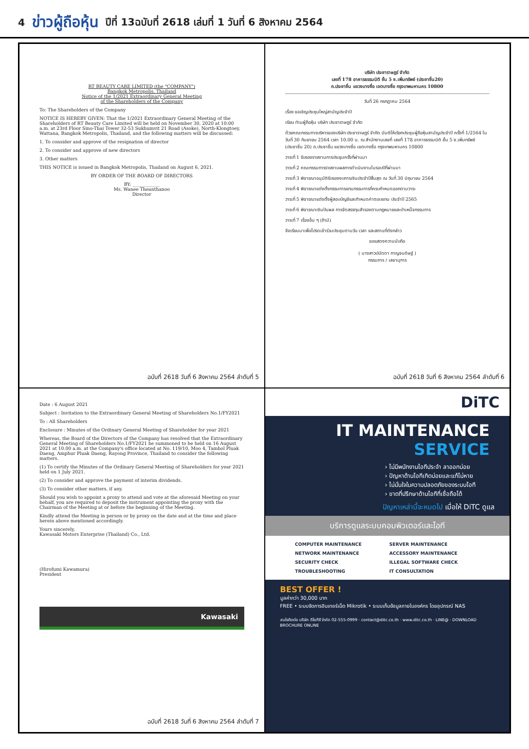4 ข่าวผู้ถือหุ้น ปีที่ 13ฉบับที่ 2618 เล่มที่ 1 วันที่ 6 สิงหาคม 2564
RT BEAUTY CARE LIMITED (the "COMPANY")
Bangkok Metropolis, Thailand
Notice of the 1/2021 Extraordinary General Meeting
of the Shareholders of the Company
To: The Shareholders of the Company
NOTICE IS HEREBY GIVEN: That the 1/2021 Extraordinary General Meeting of the Shareholders of RT Beauty Care Limited will be held on November 30, 2020 at 10:00 a.m. at 23rd Floor Sino-Thai Tower 32-53 Sukhumvit 21 Road (Asoke), North-Klongtoey, Wattana, Bangkok Metropolis, Thailand, and the following matters will be discussed:
1. To consider and approve of the resignation of director
2. To consider and approve of new directors
3. Other matters
THIS NOTICE is issued in Bangkok Metropolis, Thailand on August 6, 2021.
BY ORDER OF THE BOARD OF DIRECTORS
BY: ____________
Ms. Wanee Theanthanoo
Director
ฉบับที่ 2618 วันที่ 6 สิงหาคม 2564 ลำดับที่ 5
บริษัท ประชาราษฎร์ จำกัด
เลขที่ 178 อาคารธรรมนิติ ชั้น 5 ซ.เพิ่มทรัพย์ (ประชาชื่น20)
ถ.ประชาชื่น แขวงบางซื่อ เขตบางซื่อ กรุงเทพมหานคร 10800
วันที่ 26 กรกฎาคม 2564
เรื่อง ขอเชิญประชุมใหญ่สามัญประจำปี
เรียน ท่านผู้ถือหุ้น บริษัท ประชาราษฎร์ จำกัด
ด้วยคณะกรรมการบริหารของบริษัท ประชาราษฎร์ จำกัด มีมติให้เรียกประชุมผู้ถือหุ้นสามัญประจำปี ครั้งที่ 1/2564 ในวันที่ 30 กันยายน 2564 เวลา 10.00 น. ณ สำนักงานเลขที่ เลขที่ 178 อาคารธรรมนิติ ชั้น 5 ซ.เพิ่มทรัพย์ (ประชาชื่น 20) ถ.ประชาชื่น แขวงบางซื่อ เขตบางซื่อ กรุงเทพมหานคร 10800
วาระที่ 1 รับรองรายงานการประชุมครั้งที่ผ่านมา
วาระที่ 2 คณะกรรมการรายงานผลการดำเนินงานในรอบปีที่ผ่านมา
วาระที่ 3 พิจารณาอนุมัติรับรองงบการเงินประจำปีสิ้นสุด ณ วันที่ 30 มิถุนายน 2564
วาระที่ 4 พิจารณาแต่งตั้งกรรมการแทนกรรมการที่ครบกำหนดออกตามวาระ
วาระที่ 5 พิจารณาแต่งตั้งผู้สอบบัญชีและกำหนดค่าตอบแทน ประจำปี 2565
วาระที่ 6 พิจารณาเงินปันผล การจัดสรรทุนสำรองตามกฎหมายและบำเหน็จกรรมการ
วาระที่ 7 เรื่องอื่น ๆ (ถ้ามี)
จึงเรียนมาเพื่อโปรดเข้าร่วมประชุมตามวัน เวลา และสถานที่ดังกล่าว
ขอแสดงความนับถือ
( นางสาวปนัดดา กาญจนดิษฐ์ )
กรรมการ / เลขานุการ
ฉบับที่ 2618 วันที่ 6 สิงหาคม 2564 ลำดับที่ 6
Date : 6 August 2021
Subject : Invitation to the Extraordinary General Meeting of Shareholders No.1/FY2021
To : All Shareholders
Enclosure : Minutes of the Ordinary General Meeting of Shareholder for year 2021
Whereas, the Board of the Directors of the Company has resolved that the Extraordinary General Meeting of Shareholders No.1/FY2021 be summoned to be held on 16 August 2021 at 10.00 a.m. at the Company's office located at No. 119/10, Moo 4, Tambol Pluak Daeng, Amphur Pluak Daeng, Rayong Province, Thailand to consider the following matters.
(1) To certify the Minutes of the Ordinary General Meeting of Shareholders for year 2021 held on 1 July 2021.
(2) To consider and approve the payment of interim dividends.
(3) To consider other matters, if any.
Should you wish to appoint a proxy to attend and vote at the aforesaid Meeting on your behalf, you are required to deposit the instrument appointing the proxy with the Chairman of the Meeting at or before the beginning of the Meeting.
Kindly attend the Meeting in person or by proxy on the date and at the time and place herein above mentioned accordingly.
Yours sincerely,
Kawasaki Motors Enterprise (Thailand) Co., Ltd.
(Hirofumi Kawamura)
President
Kawasaki
ฉบับที่ 2618 วันที่ 6 สิงหาคม 2564 ลำดับที่ 7
DiTC
IT MAINTENANCE
SERVICE
› ไม่มีพนักงานไอทีประจำ ลาออกบ่อย
› ปัญหาด้านไอทีเกิดบ่อยและแก้ไม่หาย
› ไม่มั่นใจในความปลอดภัยของระบบไอที
› ขาดที่ปรึกษาด้านไอทีที่เชื่อถือได้
ปัญหาเหล่านี้จะหมดไป เมื่อให้ DiTC ดูแล
บริการดูแลระบบคอมพิวเตอร์และไอที
COMPUTER MAINTENANCE
SERVER MAINTENANCE
NETWORK MAINTENANCE
ACCESSORY MAINTENANCE
SECURITY CHECK
ILLEGAL SOFTWARE CHECK
TROUBLESHOOTING
IT CONSULTATION
BEST OFFER !
มูลค่ากว่า 30,000 บาท
FREE • ระบบจัดการอินเทอร์เน็ต Mikrotik • ระบบเก็บข้อมูลภายในองค์กร โดยอุปกรณ์ NAS
สนใจติดต่อ บริษัท ดีไอทีซี จำกัด 02-555-0999 · contact@ditc.co.th · www.ditc.co.th · LINE@ · DOWNLOAD BROCHURE ONLINE